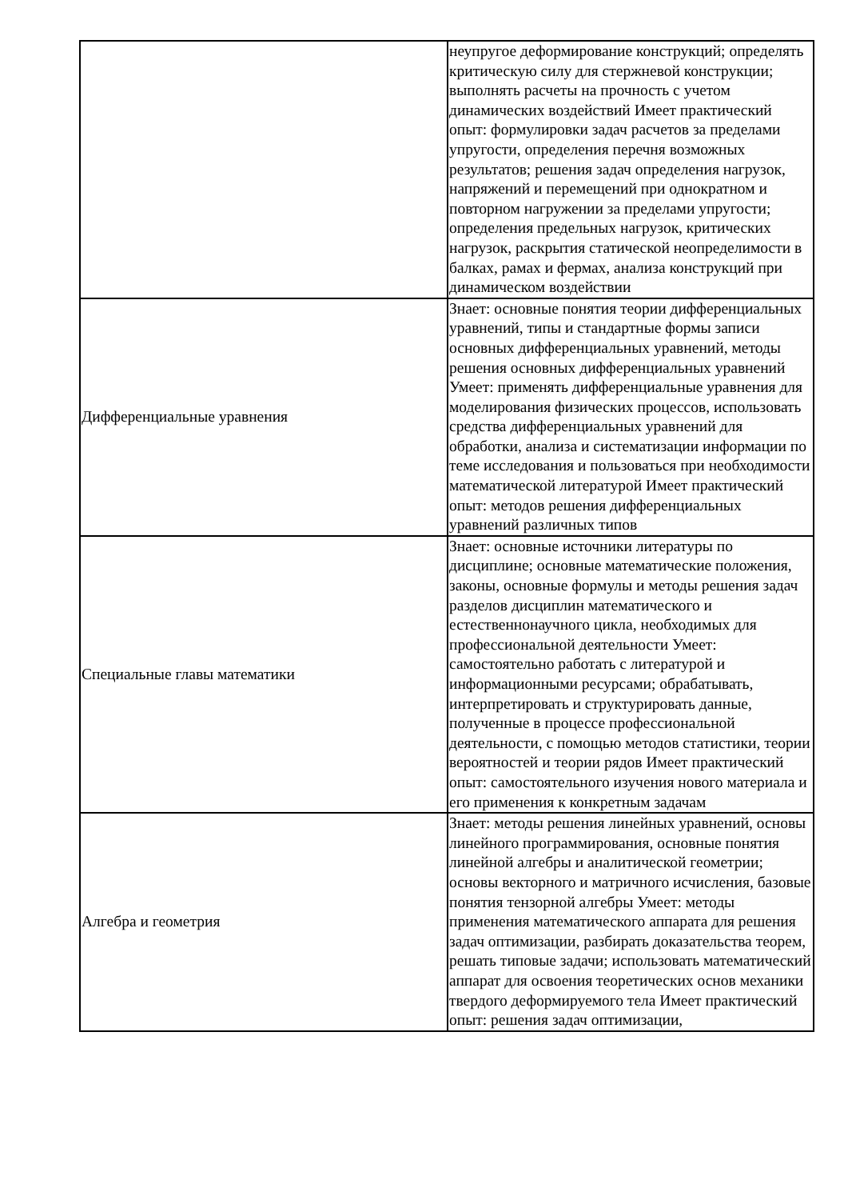| | неупругое деформирование конструкций; определять критическую силу для стержневой конструкции; выполнять расчеты на прочность с учетом динамических воздействий Имеет практический опыт: формулировки задач расчетов за пределами упругости, определения перечня возможных результатов; решения задач определения нагрузок, напряжений и перемещений при однократном и повторном нагружении за пределами упругости; определения предельных нагрузок, критических нагрузок, раскрытия статической неопределимости в балках, рамах и фермах, анализа конструкций при динамическом воздействии |
| Дифференциальные уравнения | Знает: основные понятия теории дифференциальных уравнений, типы и стандартные формы записи основных дифференциальных уравнений, методы решения основных дифференциальных уравнений Умеет: применять дифференциальные уравнения для моделирования физических процессов, использовать средства дифференциальных уравнений для обработки, анализа и систематизации информации по теме исследования и пользоваться при необходимости математической литературой Имеет практический опыт: методов решения дифференциальных уравнений различных типов |
| Специальные главы математики | Знает: основные источники литературы по дисциплине; основные математические положения, законы, основные формулы и методы решения задач разделов дисциплин математического и естественнонаучного цикла, необходимых для профессиональной деятельности Умеет: самостоятельно работать с литературой и информационными ресурсами; обрабатывать, интерпретировать и структурировать данные, полученные в процессе профессиональной деятельности, с помощью методов статистики, теории вероятностей и теории рядов Имеет практический опыт: самостоятельного изучения нового материала и его применения к конкретным задачам |
| Алгебра и геометрия | Знает: методы решения линейных уравнений, основы линейного программирования, основные понятия линейной алгебры и аналитической геометрии; основы векторного и матричного исчисления, базовые понятия тензорной алгебры Умеет: методы применения математического аппарата для решения задач оптимизации, разбирать доказательства теорем, решать типовые задачи; использовать математический аппарат для освоения теоретических основ механики твердого деформируемого тела Имеет практический опыт: решения задач оптимизации, |